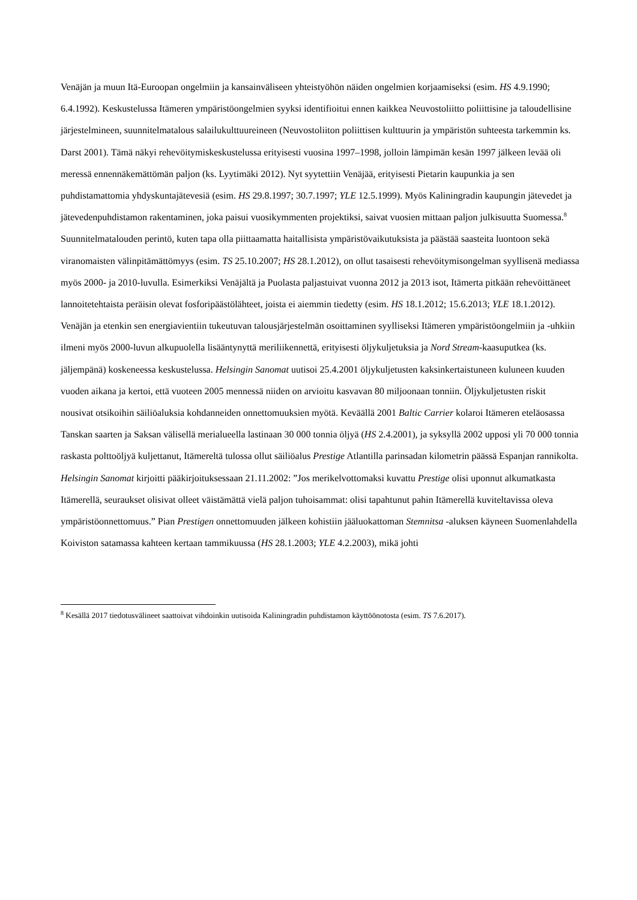Venäjän ja muun Itä-Euroopan ongelmiin ja kansainväliseen yhteistyöhön näiden ongelmien korjaamiseksi (esim. HS 4.9.1990; 6.4.1992). Keskustelussa Itämeren ympäristöongelmien syyksi identifioitui ennen kaikkea Neuvostoliitto poliittisine ja taloudellisine järjestelmineen, suunnitelmatalous salailukulttuureineen (Neuvostoliiton poliittisen kulttuurin ja ympäristön suhteesta tarkemmin ks. Darst 2001). Tämä näkyi rehevöitymiskeskustelussa erityisesti vuosina 1997–1998, jolloin lämpimän kesän 1997 jälkeen levää oli meressä ennennäkemättömän paljon (ks. Lyytimäki 2012). Nyt syytettiin Venäjää, erityisesti Pietarin kaupunkia ja sen puhdistamattomia yhdyskuntajätevesiä (esim. HS 29.8.1997; 30.7.1997; YLE 12.5.1999). Myös Kaliningradin kaupungin jätevedet ja jätevedenpuhdistamon rakentaminen, joka paisui vuosikymmenten projektiksi, saivat vuosien mittaan paljon julkisuutta Suomessa.<sup>8</sup>
Suunnitelmatalouden perintö, kuten tapa olla piittaamatta haitallisista ympäristövaikutuksista ja päästää saasteita luontoon sekä viranomaisten välinpitämättömyys (esim. TS 25.10.2007; HS 28.1.2012), on ollut tasaisesti rehevöitymisongelman syyllisenä mediassa myös 2000- ja 2010-luvulla. Esimerkiksi Venäjältä ja Puolasta paljastuivat vuonna 2012 ja 2013 isot, Itämerta pitkään rehevöittäneet lannoitetehtaista peräisin olevat fosforipäästölähteet, joista ei aiemmin tiedetty (esim. HS 18.1.2012; 15.6.2013; YLE 18.1.2012).
Venäjän ja etenkin sen energiavientiin tukeutuvan talousjärjestelmän osoittaminen syylliseksi Itämeren ympäristöongelmiin ja -uhkiin ilmeni myös 2000-luvun alkupuolella lisääntynyttä meriliikennettä, erityisesti öljykuljetuksia ja Nord Stream-kaasuputkea (ks. jäljempänä) koskeneessa keskustelussa. Helsingin Sanomat uutisoi 25.4.2001 öljykuljetusten kaksinkertaistuneen kuluneen kuuden vuoden aikana ja kertoi, että vuoteen 2005 mennessä niiden on arvioitu kasvavan 80 miljoonaan tonniin. Öljykuljetusten riskit nousivat otsikoihin säiliöaluksia kohdanneiden onnettomuuksien myötä. Keväällä 2001 Baltic Carrier kolaroi Itämeren eteläosassa Tanskan saarten ja Saksan välisellä merialueella lastinaan 30 000 tonnia öljyä (HS 2.4.2001), ja syksyllä 2002 upposi yli 70 000 tonnia raskasta polttoöljyä kuljettanut, Itämereltä tulossa ollut säiliöalus Prestige Atlantilla parinsadan kilometrin päässä Espanjan rannikolta. Helsingin Sanomat kirjoitti pääkirjoituksessaan 21.11.2002: ”Jos merikelvottomaksi kuvattu Prestige olisi uponnut alkumatkasta Itämerellä, seuraukset olisivat olleet väistämättä vielä paljon tuhoisammat: olisi tapahtunut pahin Itämerellä kuviteltavissa oleva ympäristöonnettomuus.” Pian Prestigen onnettomuuden jälkeen kohistiin jääluokattoman Stemnitsa -aluksen käyneen Suomenlahdella Koiviston satamassa kahteen kertaan tammikuussa (HS 28.1.2003; YLE 4.2.2003), mikä johti
<sup>8</sup> Kesällä 2017 tiedotusvälineet saattoivat vihdoinkin uutisoida Kaliningradin puhdistamon käyttöönotosta (esim. TS 7.6.2017).